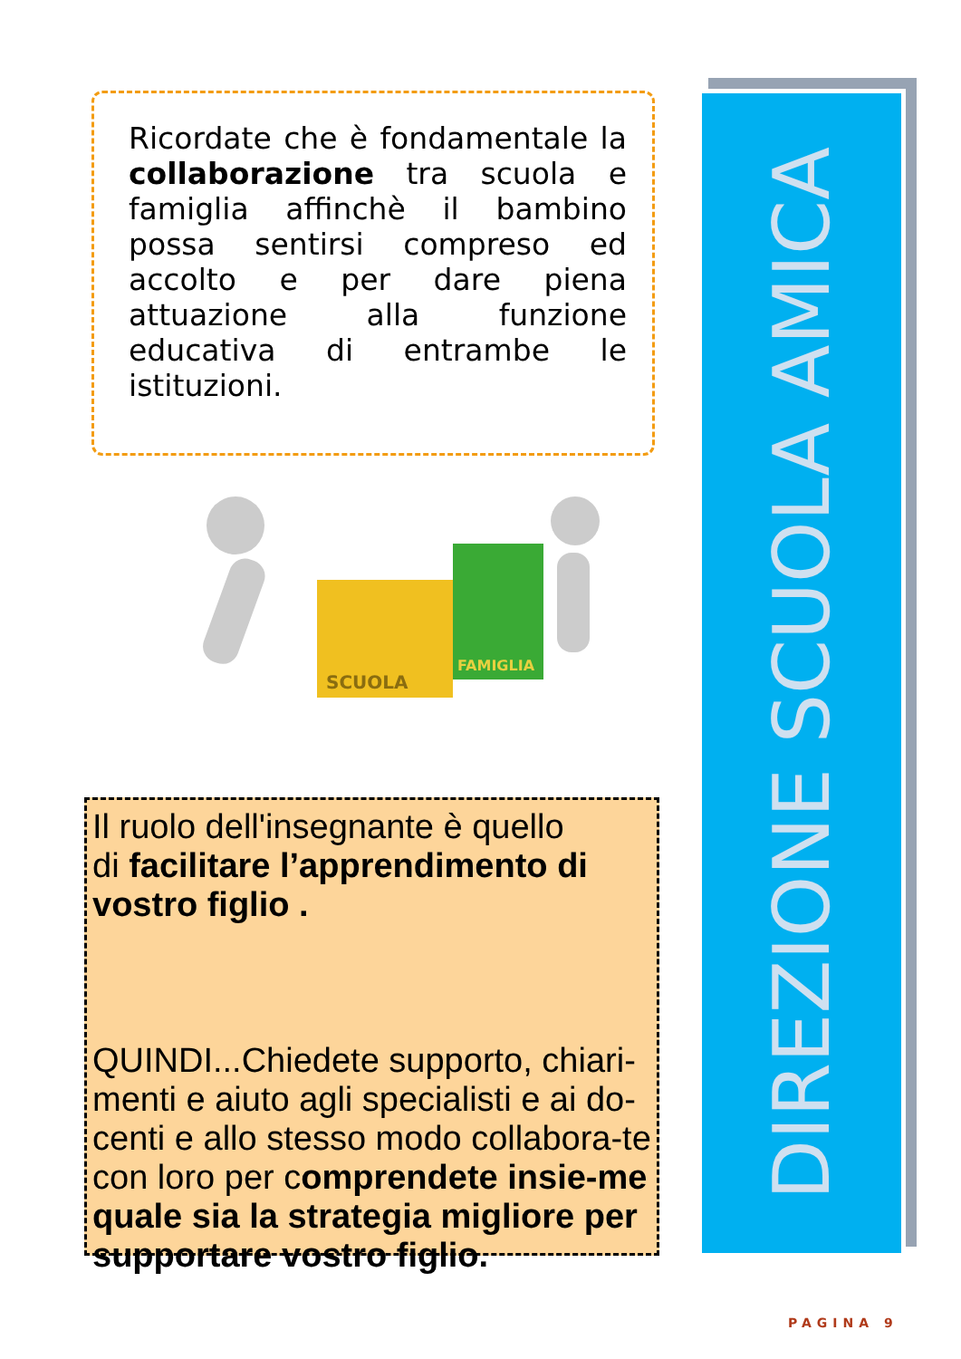Ricordate che è fondamentale la collaborazione tra scuola e famiglia affinchè il bambino possa sentirsi compreso ed accolto e per dare piena attuazione alla funzione educativa di entrambe le istituzioni.
SCUOLA
FAMIGLIA
Il ruolo dell'insegnante è quello
di facilitare l’apprendimento di vostro figlio .
QUINDI...Chiedete supporto, chiari-menti e aiuto agli specialisti e ai do-centi e allo stesso modo collabora-te con loro per comprendete insie-me quale sia la strategia migliore per supportare vostro figlio.
DIREZIONE SCUOLA AMICA
PAGINA 9